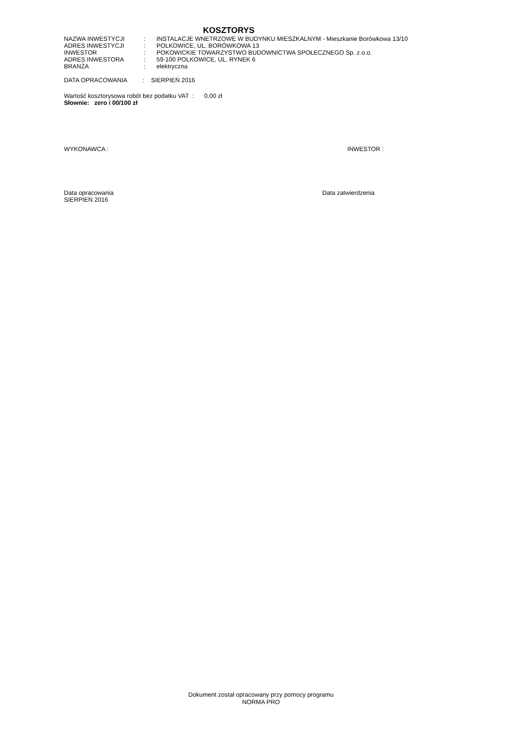KOSZTORYS
| NAZWA INWESTYCJI | : | INSTALACJE WNETRZOWE W BUDYNKU MIESZKALNYM - Mieszkanie Borówkowa 13/10 |
| ADRES INWESTYCJI | : | POLKOWICE, UL. BORÓWKOWA 13 |
| INWESTOR | : | POKOWICKIE TOWARZYSTWO BUDOWNICTWA SPOŁECZNEGO Sp. z.o.o. |
| ADRES INWESTORA | : | 59-100 POLKOWICE, UL. RYNEK 6 |
| BRANŻA | : | elektryczna |
DATA OPRACOWANIA : SIERPIEŃ 2016
Wartość kosztorysowa robót bez podatku VAT : 0.00 zł
Słownie: zero i 00/100 zł
WYKONAWCA : INWESTOR :
Data opracowania
SIERPIEŃ 2016 Data zatwierdzenia
Dokument został opracowany przy pomocy programu
NORMA PRO